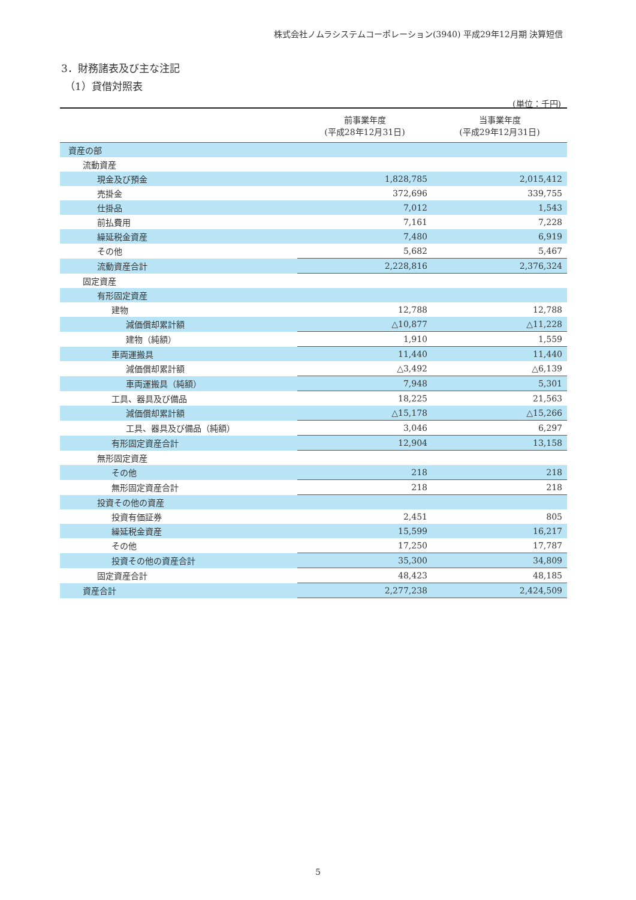株式会社ノムラシステムコーポレーション(3940) 平成29年12月期 決算短信
3．財務諸表及び主な注記
（1）貸借対照表
(単位：千円)
| | 前事業年度 (平成28年12月31日) | 当事業年度 (平成29年12月31日) |
| --- | --- | --- |
| 資産の部 | | |
| 流動資産 | | |
| 現金及び預金 | 1,828,785 | 2,015,412 |
| 売掛金 | 372,696 | 339,755 |
| 仕掛品 | 7,012 | 1,543 |
| 前払費用 | 7,161 | 7,228 |
| 繰延税金資産 | 7,480 | 6,919 |
| その他 | 5,682 | 5,467 |
| 流動資産合計 | 2,228,816 | 2,376,324 |
| 固定資産 | | |
| 有形固定資産 | | |
| 建物 | 12,788 | 12,788 |
| 減価償却累計額 | △10,877 | △11,228 |
| 建物（純額） | 1,910 | 1,559 |
| 車両運搬具 | 11,440 | 11,440 |
| 減価償却累計額 | △3,492 | △6,139 |
| 車両運搬具（純額） | 7,948 | 5,301 |
| 工具、器具及び備品 | 18,225 | 21,563 |
| 減価償却累計額 | △15,178 | △15,266 |
| 工具、器具及び備品（純額） | 3,046 | 6,297 |
| 有形固定資産合計 | 12,904 | 13,158 |
| 無形固定資産 | | |
| その他 | 218 | 218 |
| 無形固定資産合計 | 218 | 218 |
| 投資その他の資産 | | |
| 投資有価証券 | 2,451 | 805 |
| 繰延税金資産 | 15,599 | 16,217 |
| その他 | 17,250 | 17,787 |
| 投資その他の資産合計 | 35,300 | 34,809 |
| 固定資産合計 | 48,423 | 48,185 |
| 資産合計 | 2,277,238 | 2,424,509 |
5